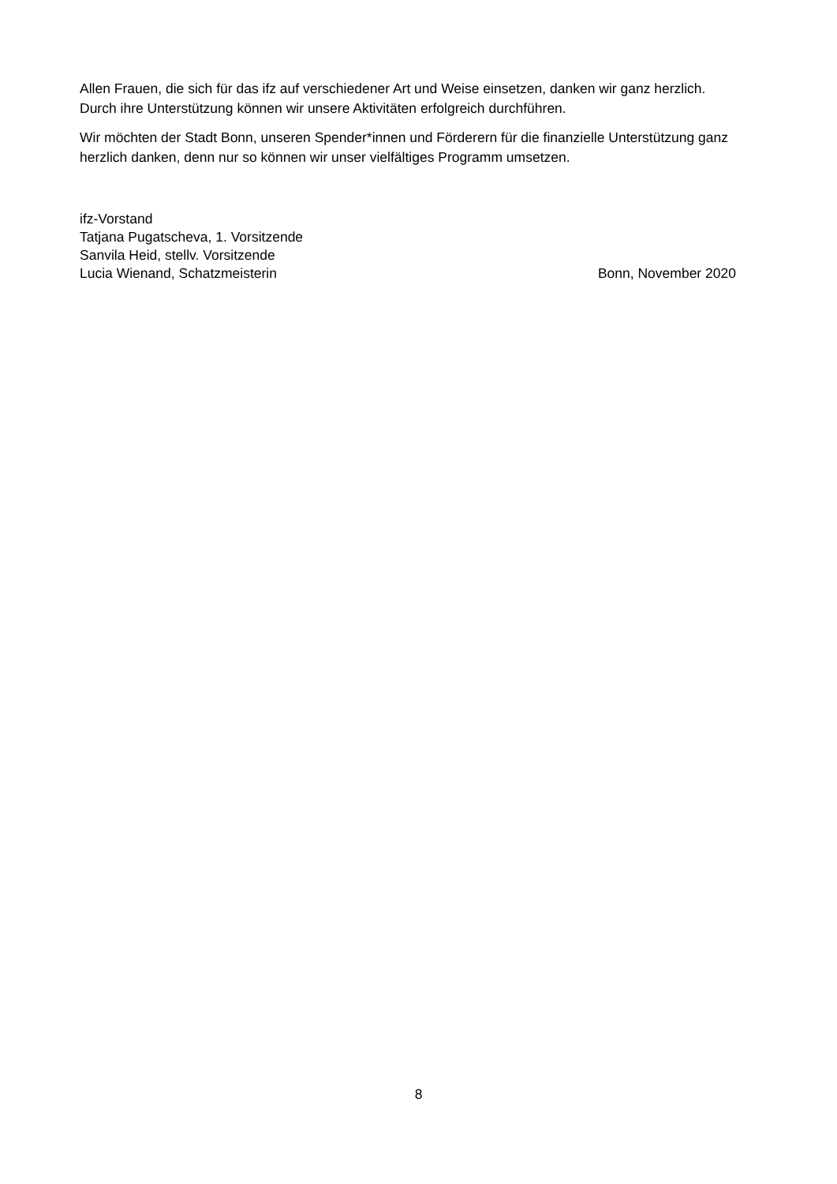Allen Frauen, die sich für das ifz auf verschiedener Art und Weise einsetzen, danken wir ganz herzlich. Durch ihre Unterstützung können wir unsere Aktivitäten erfolgreich durchführen.
Wir möchten der Stadt Bonn, unseren Spender*innen und Förderern für die finanzielle Unterstützung ganz herzlich danken, denn nur so können wir unser vielfältiges Programm umsetzen.
ifz-Vorstand
Tatjana Pugatscheva, 1. Vorsitzende
Sanvila Heid, stellv. Vorsitzende
Lucia Wienand, Schatzmeisterin Bonn, November 2020
8